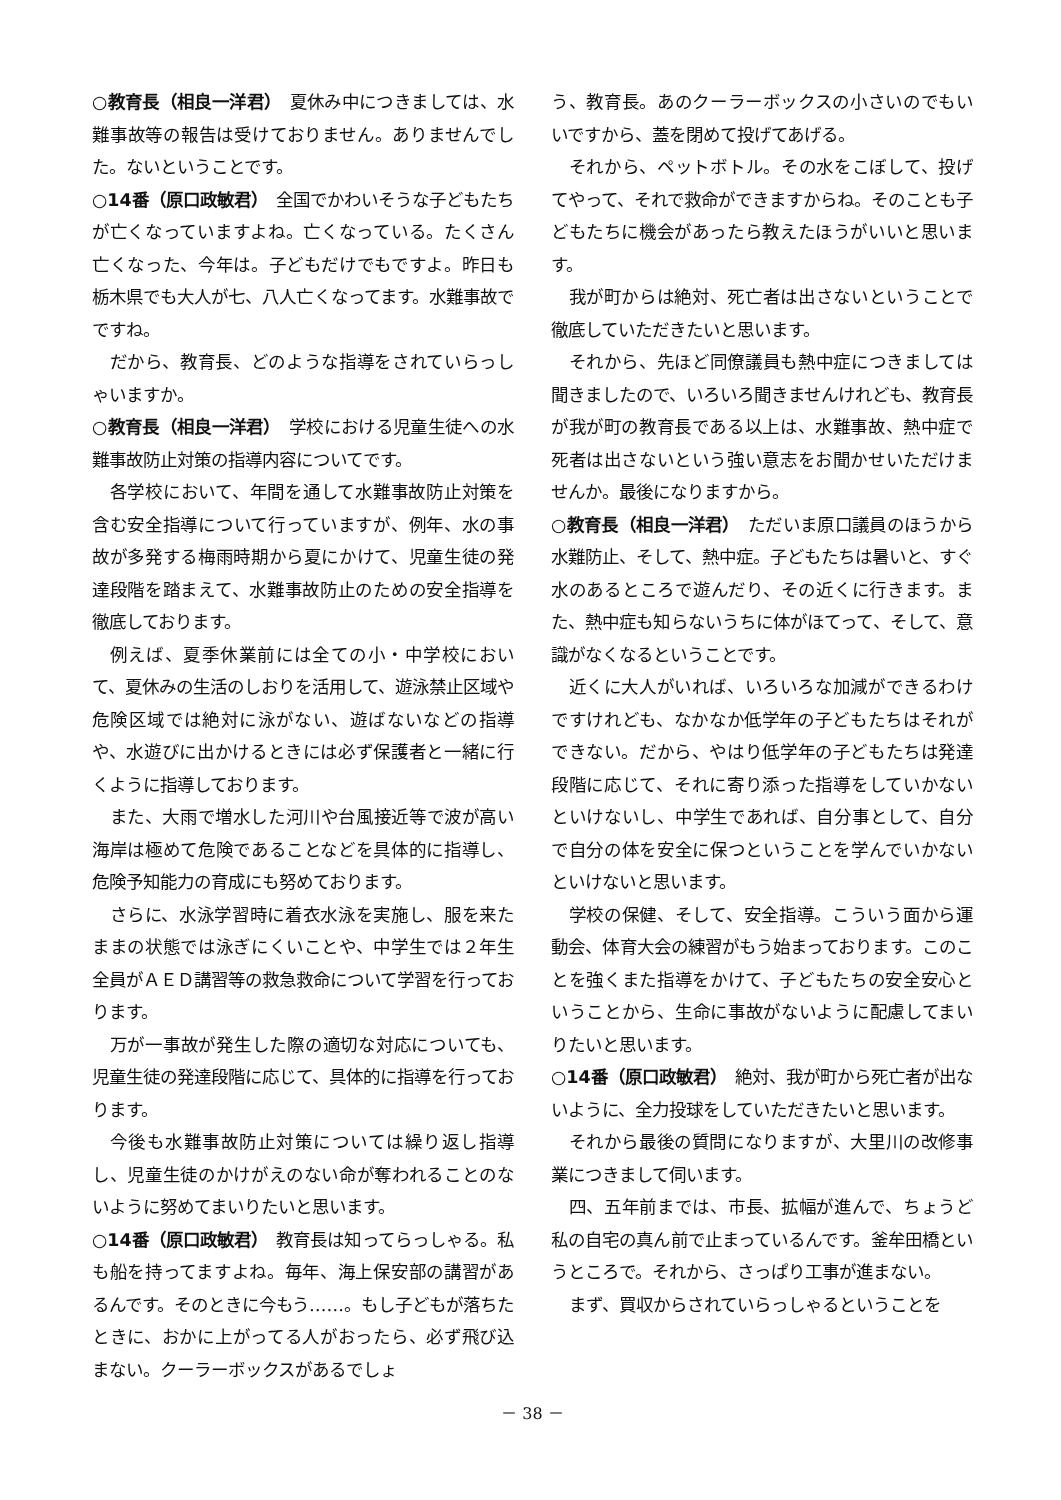○教育長（相良一洋君）　夏休み中につきましては、水難事故等の報告は受けておりません。ありませんでした。ないということです。
○14番（原口政敏君）　全国でかわいそうな子どもたちが亡くなっていますよね。亡くなっている。たくさん亡くなった、今年は。子どもだけでもですよ。昨日も栃木県でも大人が七、八人亡くなってます。水難事故でですね。
だから、教育長、どのような指導をされていらっしゃいますか。
○教育長（相良一洋君）　学校における児童生徒への水難事故防止対策の指導内容についてです。
各学校において、年間を通して水難事故防止対策を含む安全指導について行っていますが、例年、水の事故が多発する梅雨時期から夏にかけて、児童生徒の発達段階を踏まえて、水難事故防止のための安全指導を徹底しております。
例えば、夏季休業前には全ての小・中学校において、夏休みの生活のしおりを活用して、遊泳禁止区域や危険区域では絶対に泳がない、遊ばないなどの指導や、水遊びに出かけるときには必ず保護者と一緒に行くように指導しております。
また、大雨で増水した河川や台風接近等で波が高い海岸は極めて危険であることなどを具体的に指導し、危険予知能力の育成にも努めております。
さらに、水泳学習時に着衣水泳を実施し、服を来たままの状態では泳ぎにくいことや、中学生では２年生全員がＡＥＤ講習等の救急救命について学習を行っております。
万が一事故が発生した際の適切な対応についても、児童生徒の発達段階に応じて、具体的に指導を行っております。
今後も水難事故防止対策については繰り返し指導し、児童生徒のかけがえのない命が奪われることのないように努めてまいりたいと思います。
○14番（原口政敏君）　教育長は知ってらっしゃる。私も船を持ってますよね。毎年、海上保安部の講習があるんです。そのときに今もう……。もし子どもが落ちたときに、おかに上がってる人がおったら、必ず飛び込まない。クーラーボックスがあるでしょ
う、教育長。あのクーラーボックスの小さいのでもいいですから、蓋を閉めて投げてあげる。
それから、ペットボトル。その水をこぼして、投げてやって、それで救命ができますからね。そのことも子どもたちに機会があったら教えたほうがいいと思います。
我が町からは絶対、死亡者は出さないということで徹底していただきたいと思います。
それから、先ほど同僚議員も熱中症につきましては聞きましたので、いろいろ聞きませんけれども、教育長が我が町の教育長である以上は、水難事故、熱中症で死者は出さないという強い意志をお聞かせいただけませんか。最後になりますから。
○教育長（相良一洋君）　ただいま原口議員のほうから水難防止、そして、熱中症。子どもたちは暑いと、すぐ水のあるところで遊んだり、その近くに行きます。また、熱中症も知らないうちに体がほてって、そして、意識がなくなるということです。
近くに大人がいれば、いろいろな加減ができるわけですけれども、なかなか低学年の子どもたちはそれができない。だから、やはり低学年の子どもたちは発達段階に応じて、それに寄り添った指導をしていかないといけないし、中学生であれば、自分事として、自分で自分の体を安全に保つということを学んでいかないといけないと思います。
学校の保健、そして、安全指導。こういう面から運動会、体育大会の練習がもう始まっております。このことを強くまた指導をかけて、子どもたちの安全安心ということから、生命に事故がないように配慮してまいりたいと思います。
○14番（原口政敏君）　絶対、我が町から死亡者が出ないように、全力投球をしていただきたいと思います。
それから最後の質問になりますが、大里川の改修事業につきまして伺います。
四、五年前までは、市長、拡幅が進んで、ちょうど私の自宅の真ん前で止まっているんです。釜牟田橋というところで。それから、さっぱり工事が進まない。
まず、買収からされていらっしゃるということを
－ 38 －